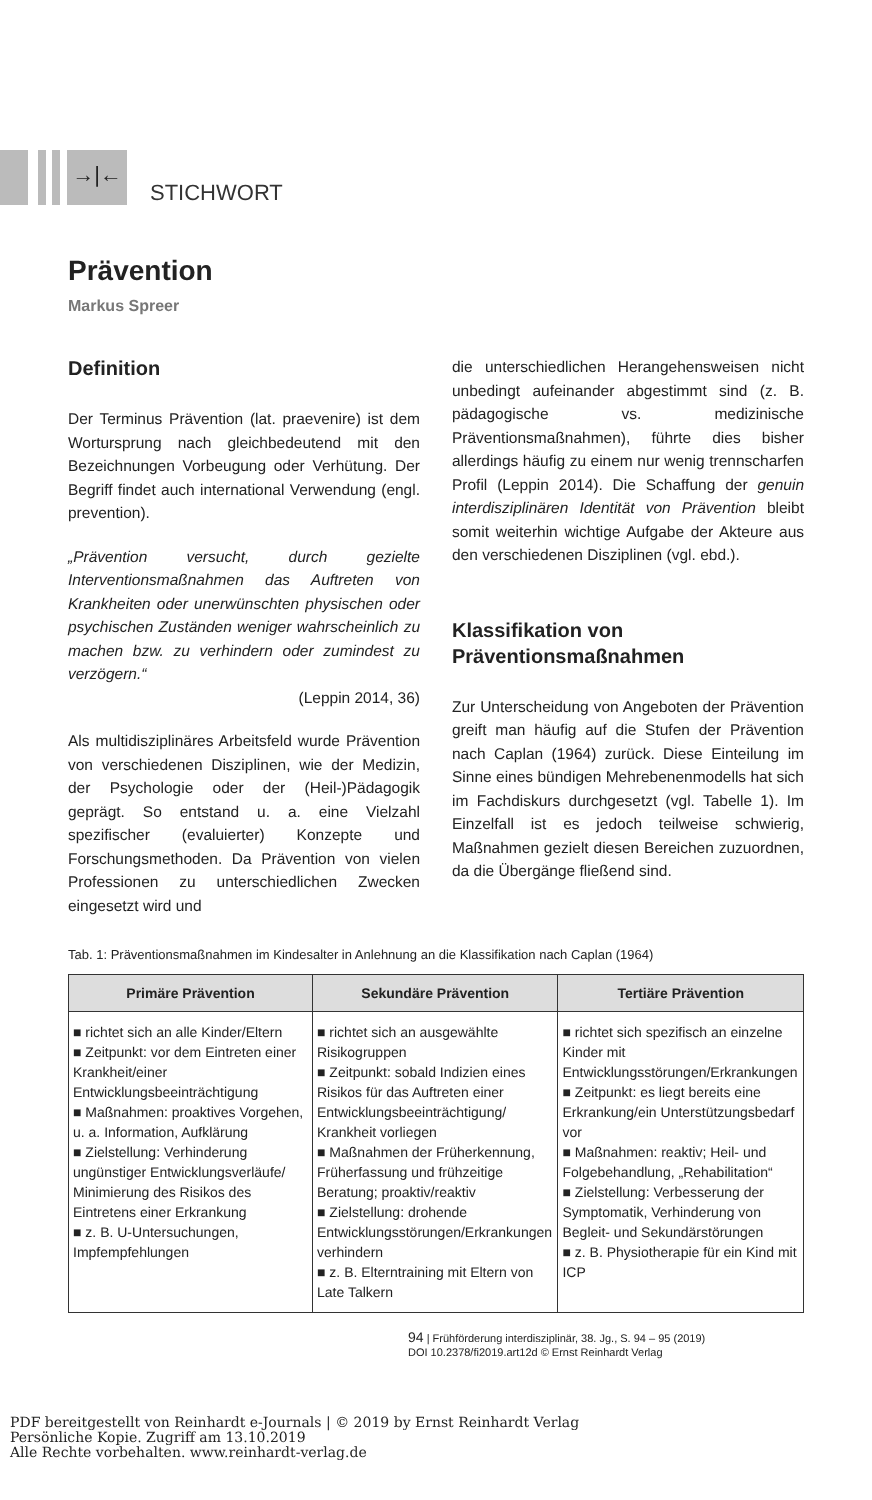→|←
STICHWORT
Prävention
Markus Spreer
Definition
Der Terminus Prävention (lat. praevenire) ist dem Wortursprung nach gleichbedeutend mit den Bezeichnungen Vorbeugung oder Verhütung. Der Begriff findet auch international Verwendung (engl. prevention).
„Prävention versucht, durch gezielte Interventionsmaßnahmen das Auftreten von Krankheiten oder unerwünschten physischen oder psychischen Zuständen weniger wahrscheinlich zu machen bzw. zu verhindern oder zumindest zu verzögern.“
(Leppin 2014, 36)
Als multidisziplinäres Arbeitsfeld wurde Prävention von verschiedenen Disziplinen, wie der Medizin, der Psychologie oder der (Heil-)Pädagogik geprägt. So entstand u. a. eine Vielzahl spezifischer (evaluierter) Konzepte und Forschungsmethoden. Da Prävention von vielen Professionen zu unterschiedlichen Zwecken eingesetzt wird und
die unterschiedlichen Herangehensweisen nicht unbedingt aufeinander abgestimmt sind (z. B. pädagogische vs. medizinische Präventionsmaßnahmen), führte dies bisher allerdings häufig zu einem nur wenig trennscharfen Profil (Leppin 2014). Die Schaffung der genuin interdisziplinären Identität von Prävention bleibt somit weiterhin wichtige Aufgabe der Akteure aus den verschiedenen Disziplinen (vgl. ebd.).
Klassifikation von Präventionsmaßnahmen
Zur Unterscheidung von Angeboten der Prävention greift man häufig auf die Stufen der Prävention nach Caplan (1964) zurück. Diese Einteilung im Sinne eines bündigen Mehrebenenmodells hat sich im Fachdiskurs durchgesetzt (vgl. Tabelle 1). Im Einzelfall ist es jedoch teilweise schwierig, Maßnahmen gezielt diesen Bereichen zuzuordnen, da die Übergänge fließend sind.
Tab. 1: Präventionsmaßnahmen im Kindesalter in Anlehnung an die Klassifikation nach Caplan (1964)
| Primäre Prävention | Sekundäre Prävention | Tertiäre Prävention |
| --- | --- | --- |
| ■ richtet sich an alle Kinder/Eltern ■ Zeitpunkt: vor dem Eintreten einer Krankheit/einer Entwicklungsbeeinträchtigung ■ Maßnahmen: proaktives Vorgehen, u. a. Information, Aufklärung ■ Zielstellung: Verhinderung ungünstiger Entwicklungsverläufe/ Minimierung des Risikos des Eintretens einer Erkrankung ■ z. B. U-Untersuchungen, Impfempfehlungen | ■ richtet sich an ausgewählte Risikogruppen ■ Zeitpunkt: sobald Indizien eines Risikos für das Auftreten einer Entwicklungsbeeinträchtigung/ Krankheit vorliegen ■ Maßnahmen der Früherkennung, Früherfassung und frühzeitige Beratung; proaktiv/reaktiv ■ Zielstellung: drohende Entwicklungsstörungen/Erkrankungen verhindern ■ z. B. Elterntraining mit Eltern von Late Talkern | ■ richtet sich spezifisch an einzelne Kinder mit Entwicklungsstörungen/Erkrankungen ■ Zeitpunkt: es liegt bereits eine Erkrankung/ein Unterstützungsbedarf vor ■ Maßnahmen: reaktiv; Heil- und Folgebehandlung, „Rehabilitation“ ■ Zielstellung: Verbesserung der Symptomatik, Verhinderung von Begleit- und Sekundärstörungen ■ z. B. Physiotherapie für ein Kind mit ICP |
94 | Frühförderung interdisziplinär, 38. Jg., S. 94 – 95 (2019)
DOI 10.2378/fi2019.art12d © Ernst Reinhardt Verlag
PDF bereitgestellt von Reinhardt e-Journals | © 2019 by Ernst Reinhardt Verlag
Persönliche Kopie. Zugriff am 13.10.2019
Alle Rechte vorbehalten. www.reinhardt-verlag.de